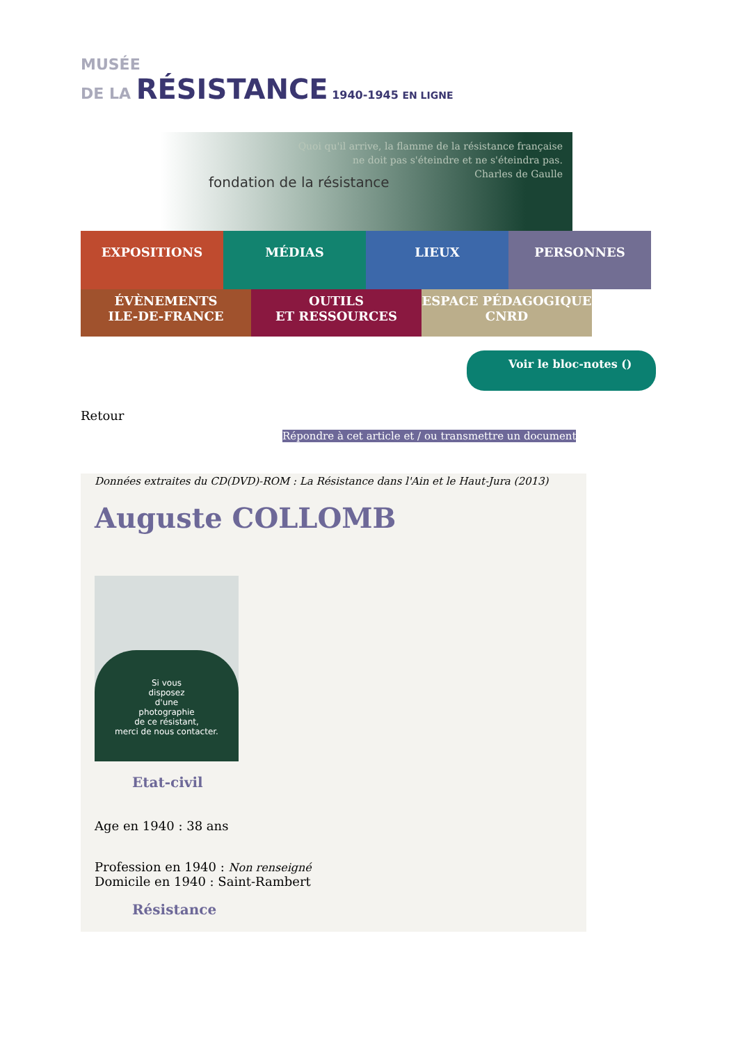MUSÉE
DE LA RÉSISTANCE 1940-1945 EN LIGNE
Quoi qu'il arrive, la flamme de la résistance française
ne doit pas s'éteindre et ne s'éteindra pas.
Charles de Gaulle
fondation de la résistance
EXPOSITIONS MÉDIAS LIEUX PERSONNES
ÉVÈNEMENTS
ILE-DE-FRANCE
OUTILS
ET RESSOURCES
ESPACE PÉDAGOGIQUE
CNRD
Voir le bloc-notes ()
Retour
Répondre à cet article et / ou transmettre un document
Données extraites du CD(DVD)-ROM : La Résistance dans l'Ain et le Haut-Jura (2013)
Auguste COLLOMB
Si vous
disposez
d'une
photographie
de ce résistant,
merci de nous contacter.
Etat-civil
Age en 1940 : 38 ans
Profession en 1940 : Non renseigné
Domicile en 1940 : Saint-Rambert
Résistance